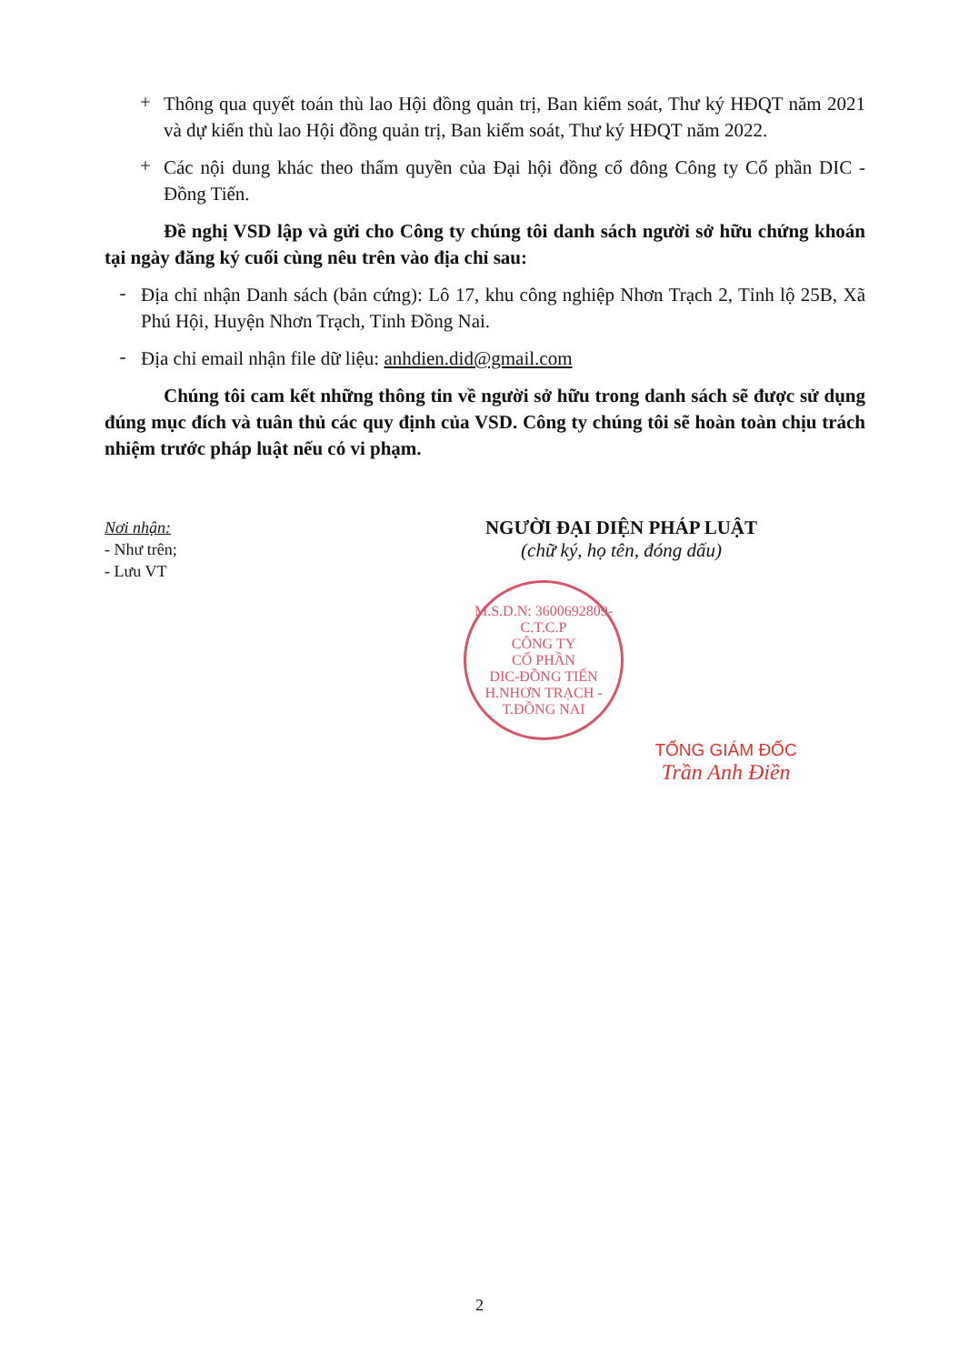+
Thông qua quyết toán thù lao Hội đồng quản trị, Ban kiểm soát, Thư ký HĐQT năm 2021 và dự kiến thù lao Hội đồng quản trị, Ban kiểm soát, Thư ký HĐQT năm 2022.
+
Các nội dung khác theo thẩm quyền của Đại hội đồng cổ đông Công ty Cổ phần DIC - Đồng Tiến.
Đề nghị VSD lập và gửi cho Công ty chúng tôi danh sách người sở hữu chứng khoán tại ngày đăng ký cuối cùng nêu trên vào địa chỉ sau:
-
Địa chỉ nhận Danh sách (bản cứng): Lô 17, khu công nghiệp Nhơn Trạch 2, Tỉnh lộ 25B, Xã Phú Hội, Huyện Nhơn Trạch, Tỉnh Đồng Nai.
-
Địa chỉ email nhận file dữ liệu: anhdien.did@gmail.com
Chúng tôi cam kết những thông tin về người sở hữu trong danh sách sẽ được sử dụng đúng mục đích và tuân thủ các quy định của VSD. Công ty chúng tôi sẽ hoàn toàn chịu trách nhiệm trước pháp luật nếu có vi phạm.
Nơi nhận:
- Như trên;
- Lưu VT
NGƯỜI ĐẠI DIỆN PHÁP LUẬT
(chữ ký, họ tên, đóng dấu)
M.S.D.N: 3600692809-C.T.C.P
CÔNG TY
CỔ PHẦN
DIC-ĐỒNG TIẾN
H.NHƠN TRẠCH - T.ĐỒNG NAI
TỔNG GIÁM ĐỐC
Trần Anh Điền
2